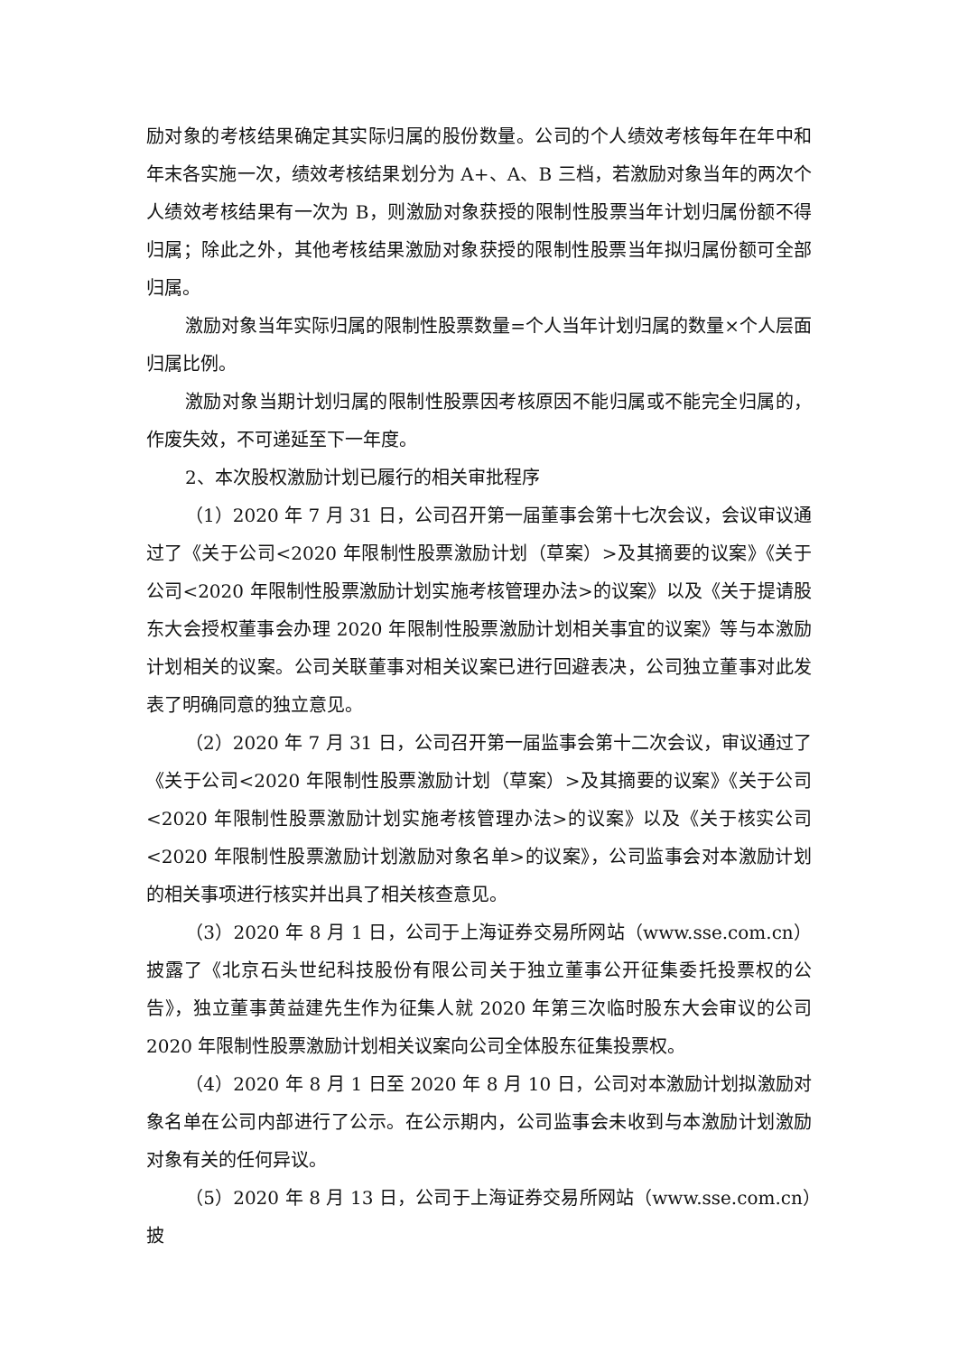励对象的考核结果确定其实际归属的股份数量。公司的个人绩效考核每年在年中和年末各实施一次，绩效考核结果划分为 A+、A、B 三档，若激励对象当年的两次个人绩效考核结果有一次为 B，则激励对象获授的限制性股票当年计划归属份额不得归属；除此之外，其他考核结果激励对象获授的限制性股票当年拟归属份额可全部归属。
激励对象当年实际归属的限制性股票数量=个人当年计划归属的数量×个人层面归属比例。
激励对象当期计划归属的限制性股票因考核原因不能归属或不能完全归属的，作废失效，不可递延至下一年度。
2、本次股权激励计划已履行的相关审批程序
（1）2020 年 7 月 31 日，公司召开第一届董事会第十七次会议，会议审议通过了《关于公司<2020 年限制性股票激励计划（草案）>及其摘要的议案》《关于公司<2020 年限制性股票激励计划实施考核管理办法>的议案》以及《关于提请股东大会授权董事会办理 2020 年限制性股票激励计划相关事宜的议案》等与本激励计划相关的议案。公司关联董事对相关议案已进行回避表决，公司独立董事对此发表了明确同意的独立意见。
（2）2020 年 7 月 31 日，公司召开第一届监事会第十二次会议，审议通过了《关于公司<2020 年限制性股票激励计划（草案）>及其摘要的议案》《关于公司<2020 年限制性股票激励计划实施考核管理办法>的议案》以及《关于核实公司<2020 年限制性股票激励计划激励对象名单>的议案》，公司监事会对本激励计划的相关事项进行核实并出具了相关核查意见。
（3）2020 年 8 月 1 日，公司于上海证券交易所网站（www.sse.com.cn）披露了《北京石头世纪科技股份有限公司关于独立董事公开征集委托投票权的公告》，独立董事黄益建先生作为征集人就 2020 年第三次临时股东大会审议的公司 2020 年限制性股票激励计划相关议案向公司全体股东征集投票权。
（4）2020 年 8 月 1 日至 2020 年 8 月 10 日，公司对本激励计划拟激励对象名单在公司内部进行了公示。在公示期内，公司监事会未收到与本激励计划激励对象有关的任何异议。
（5）2020 年 8 月 13 日，公司于上海证券交易所网站（www.sse.com.cn）披